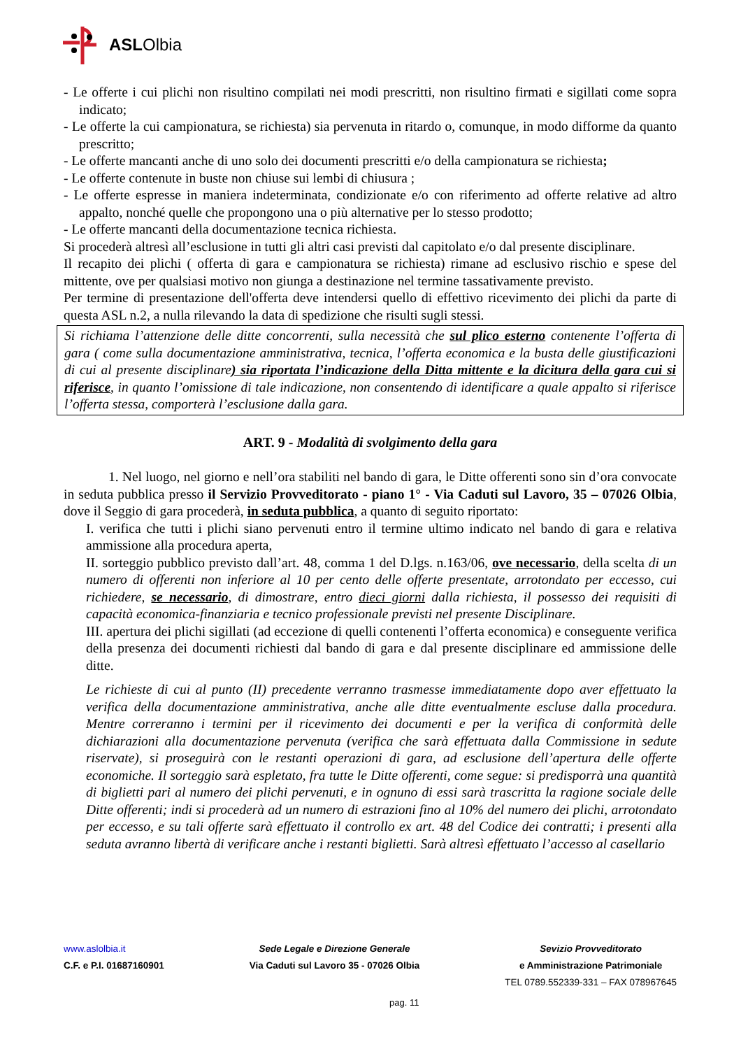ASLOlbia
- Le offerte i cui plichi non risultino compilati nei modi prescritti, non risultino firmati e sigillati come sopra indicato;
- Le offerte la cui campionatura, se richiesta) sia pervenuta in ritardo o, comunque, in modo difforme da quanto prescritto;
- Le offerte mancanti anche di uno solo dei documenti prescritti e/o della campionatura se richiesta;
- Le offerte contenute in buste non chiuse sui lembi di chiusura ;
- Le offerte espresse in maniera indeterminata, condizionate e/o con riferimento ad offerte relative ad altro appalto, nonché quelle che propongono una o più alternative per lo stesso prodotto;
- Le offerte mancanti della documentazione tecnica richiesta.
Si procederà altresì all’esclusione in tutti gli altri casi previsti dal capitolato e/o dal presente disciplinare.
Il recapito dei plichi ( offerta di gara e campionatura se richiesta) rimane ad esclusivo rischio e spese del mittente, ove per qualsiasi motivo non giunga a destinazione nel termine tassativamente previsto.
Per termine di presentazione dell'offerta deve intendersi quello di effettivo ricevimento dei plichi da parte di questa ASL n.2, a nulla rilevando la data di spedizione che risulti sugli stessi.
Si richiama l’attenzione delle ditte concorrenti, sulla necessità che sul plico esterno contenente l’offerta di gara ( come sulla documentazione amministrativa, tecnica, l’offerta economica e la busta delle giustificazioni di cui al presente disciplinare) sia riportata l’indicazione della Ditta mittente e la dicitura della gara cui si riferisce, in quanto l’omissione di tale indicazione, non consentendo di identificare a quale appalto si riferisce l’offerta stessa, comporterà l’esclusione dalla gara.
ART. 9 - Modalità di svolgimento della gara
1. Nel luogo, nel giorno e nell’ora stabiliti nel bando di gara, le Ditte offerenti sono sin d’ora convocate in seduta pubblica presso il Servizio Provveditorato - piano 1° - Via Caduti sul Lavoro, 35 – 07026 Olbia, dove il Seggio di gara procederà, in seduta pubblica, a quanto di seguito riportato:
I. verifica che tutti i plichi siano pervenuti entro il termine ultimo indicato nel bando di gara e relativa ammissione alla procedura aperta,
II. sorteggio pubblico previsto dall’art. 48, comma 1 del D.lgs. n.163/06, ove necessario, della scelta di un numero di offerenti non inferiore al 10 per cento delle offerte presentate, arrotondato per eccesso, cui richiedere, se necessario, di dimostrare, entro dieci giorni dalla richiesta, il possesso dei requisiti di capacità economica-finanziaria e tecnico professionale previsti nel presente Disciplinare.
III. apertura dei plichi sigillati (ad eccezione di quelli contenenti l’offerta economica) e conseguente verifica della presenza dei documenti richiesti dal bando di gara e dal presente disciplinare ed ammissione delle ditte.
Le richieste di cui al punto (II) precedente verranno trasmesse immediatamente dopo aver effettuato la verifica della documentazione amministrativa, anche alle ditte eventualmente escluse dalla procedura. Mentre correranno i termini per il ricevimento dei documenti e per la verifica di conformità delle dichiarazioni alla documentazione pervenuta (verifica che sarà effettuata dalla Commissione in sedute riservate), si proseguirà con le restanti operazioni di gara, ad esclusione dell’apertura delle offerte economiche. Il sorteggio sarà espletato, fra tutte le Ditte offerenti, come segue: si predisporrà una quantità di biglietti pari al numero dei plichi pervenuti, e in ognuno di essi sarà trascritta la ragione sociale delle Ditte offerenti; indi si procederà ad un numero di estrazioni fino al 10% del numero dei plichi, arrotondato per eccesso, e su tali offerte sarà effettuato il controllo ex art. 48 del Codice dei contratti; i presenti alla seduta avranno libertà di verificare anche i restanti biglietti. Sarà altresì effettuato l’accesso al casellario
www.aslolbia.it
C.F. e P.I. 01687160901
Sede Legale e Direzione Generale
Via Caduti sul Lavoro 35 - 07026 Olbia
Sevizio Provveditorato
e Amministrazione Patrimoniale
TEL 0789.552339-331 – FAX 078967645
pag. 11